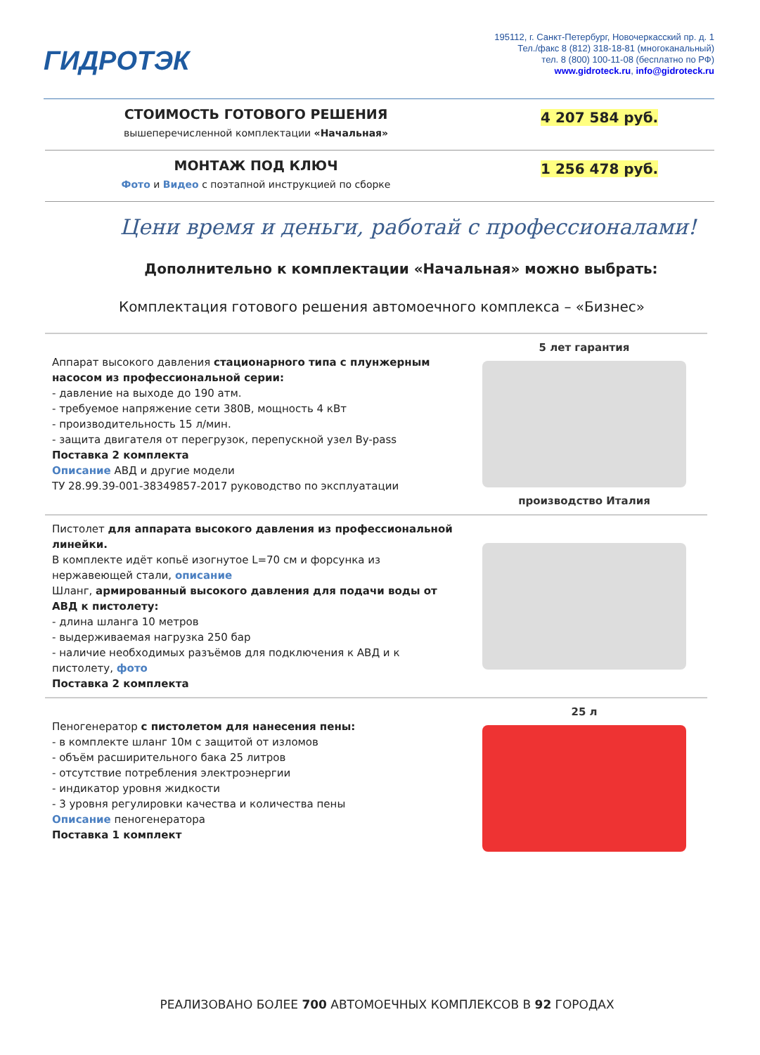ГИДРОТЭК
195112, г. Санкт-Петербург, Новочеркасский пр. д. 1
Тел./факс 8 (812) 318-18-81 (многоканальный)
тел. 8 (800) 100-11-08 (бесплатно по РФ)
www.gidroteck.ru, info@gidroteck.ru
СТОИМОСТЬ ГОТОВОГО РЕШЕНИЯ
вышеперечисленной комплектации «Начальная»
4 207 584 руб.
МОНТАЖ ПОД КЛЮЧ
Фото и Видео с поэтапной инструкцией по сборке
1 256 478 руб.
Цени время и деньги, работай с профессионалами!
Дополнительно к комплектации «Начальная» можно выбрать:
Комплектация готового решения автомоечного комплекса – «Бизнес»
| Аппарат высокого давления стационарного типа с плунжерным насосом из профессиональной серии: - давление на выходе до 190 атм. - требуемое напряжение сети 380В, мощность 4 кВт - производительность 15 л/мин. - защита двигателя от перегрузок, перепускной узел By-pass Поставка 2 комплекта Описание АВД и другие модели ТУ 28.99.39-001-38349857-2017 руководство по эксплуатации | 5 лет гарантия производство Италия |
| Пистолет для аппарата высокого давления из профессиональной линейки. В комплекте идёт копьё изогнутое L=70 см и форсунка из нержавеющей стали, описание Шланг, армированный высокого давления для подачи воды от АВД к пистолету: - длина шланга 10 метров - выдерживаемая нагрузка 250 бар - наличие необходимых разъёмов для подключения к АВД и к пистолету, фото Поставка 2 комплекта | |
| Пеногенератор с пистолетом для нанесения пены: - в комплекте шланг 10м с защитой от изломов - объём расширительного бака 25 литров - отсутствие потребления электроэнергии - индикатор уровня жидкости - 3 уровня регулировки качества и количества пены Описание пеногенератора Поставка 1 комплект | 25 л |
РЕАЛИЗОВАНО БОЛЕЕ 700 АВТОМОЕЧНЫХ КОМПЛЕКСОВ В 92 ГОРОДАХ